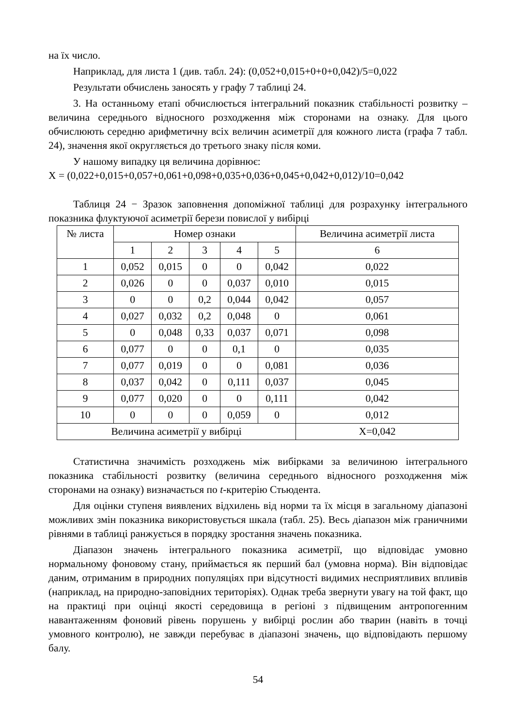на їх число.
Наприклад, для листа 1 (див. табл. 24): (0,052+0,015+0+0+0,042)/5=0,022
Результати обчислень заносять у графу 7 таблиці 24.
3. На останньому етапі обчислюється інтегральний показник стабільності розвитку – величина середнього відносного розходження між сторонами на ознаку. Для цього обчислюють середню арифметичну всіх величин асиметрії для кожного листа (графа 7 табл. 24), значення якої округляється до третього знаку після коми.
У нашому випадку ця величина дорівнює:
X = (0,022+0,015+0,057+0,061+0,098+0,035+0,036+0,045+0,042+0,012)/10=0,042
Таблиця 24 − Зразок заповнення допоміжної таблиці для розрахунку інтегрального показника флуктуючої асиметрії берези повислої у вибірці
| № листа | Номер ознаки | | | | | Величина асиметрії листа |
| --- | --- | --- | --- | --- | --- | --- |
| | 1 | 2 | 3 | 4 | 5 | 6 |
| 1 | 0,052 | 0,015 | 0 | 0 | 0,042 | 0,022 |
| 2 | 0,026 | 0 | 0 | 0,037 | 0,010 | 0,015 |
| 3 | 0 | 0 | 0,2 | 0,044 | 0,042 | 0,057 |
| 4 | 0,027 | 0,032 | 0,2 | 0,048 | 0 | 0,061 |
| 5 | 0 | 0,048 | 0,33 | 0,037 | 0,071 | 0,098 |
| 6 | 0,077 | 0 | 0 | 0,1 | 0 | 0,035 |
| 7 | 0,077 | 0,019 | 0 | 0 | 0,081 | 0,036 |
| 8 | 0,037 | 0,042 | 0 | 0,111 | 0,037 | 0,045 |
| 9 | 0,077 | 0,020 | 0 | 0 | 0,111 | 0,042 |
| 10 | 0 | 0 | 0 | 0,059 | 0 | 0,012 |
| Величина асиметрії у вибірці | | | | | | X=0,042 |
Статистична значимість розходжень між вибірками за величиною інтегрального показника стабільності розвитку (величина середнього відносного розходження між сторонами на ознаку) визначається по t-критерію Стьюдента.
Для оцінки ступеня виявлених відхилень від норми та їх місця в загальному діапазоні можливих змін показника використовується шкала (табл. 25). Весь діапазон між граничними рівнями в таблиці ранжується в порядку зростання значень показника.
Діапазон значень інтегрального показника асиметрії, що відповідає умовно нормальному фоновому стану, приймається як перший бал (умовна норма). Він відповідає даним, отриманим в природних популяціях при відсутності видимих несприятливих впливів (наприклад, на природно-заповідних територіях). Однак треба звернути увагу на той факт, що на практиці при оцінці якості середовища в регіоні з підвищеним антропогенним навантаженням фоновий рівень порушень у вибірці рослин або тварин (навіть в точці умовного контролю), не завжди перебуває в діапазоні значень, що відповідають першому балу.
54